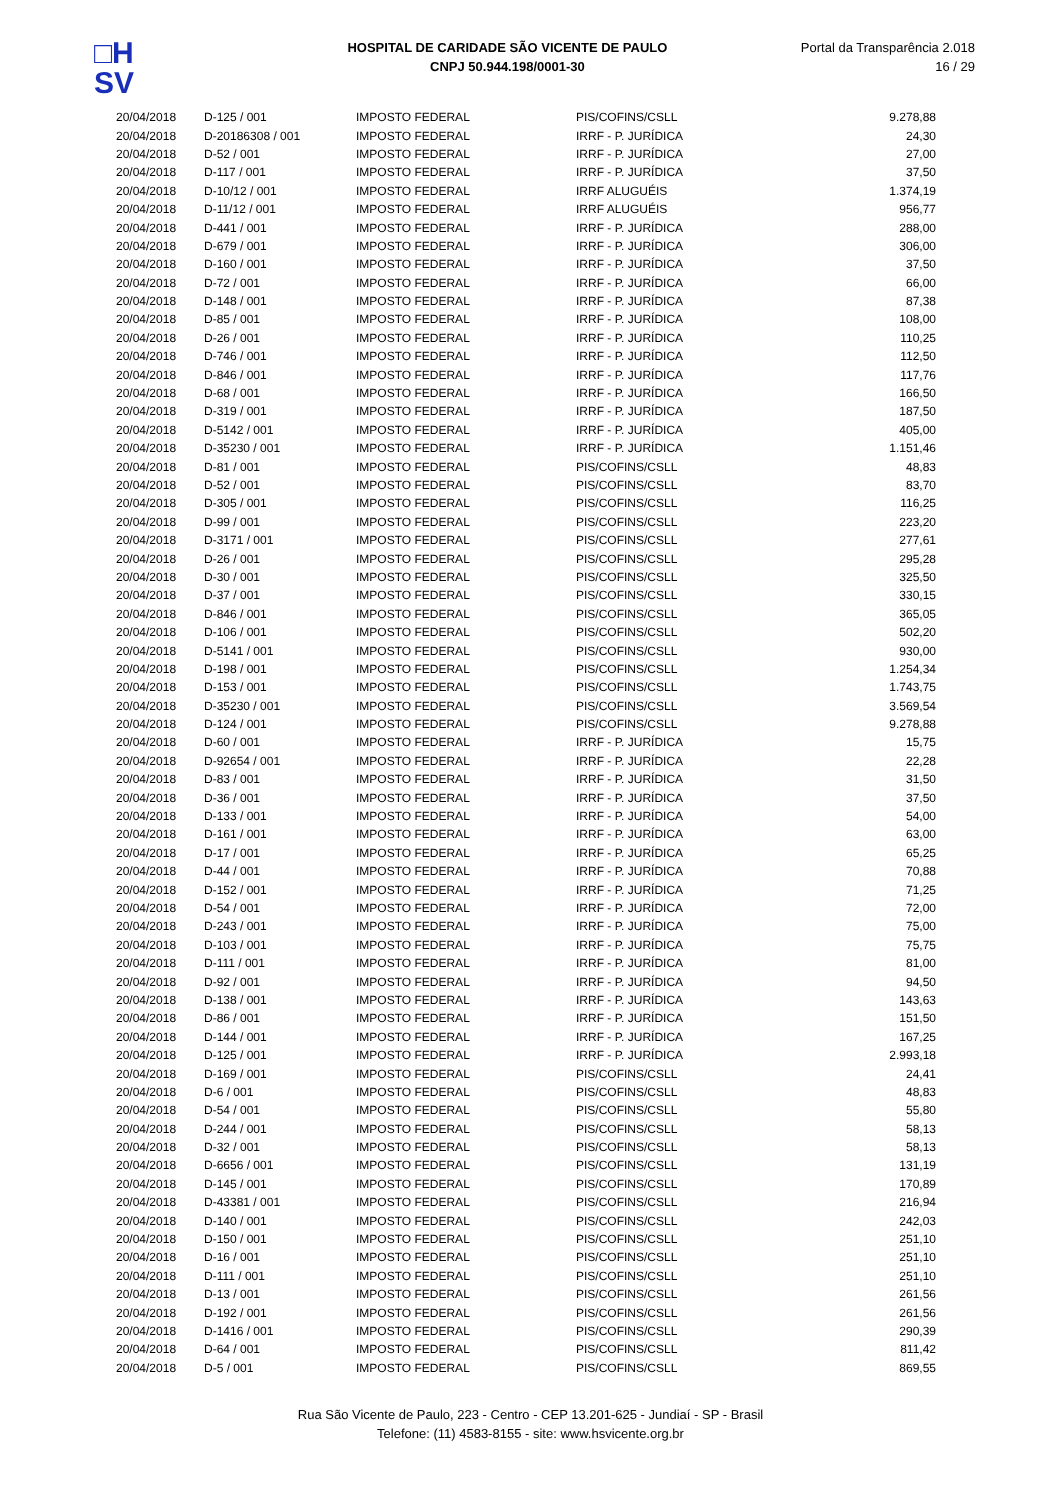□H
SV
HOSPITAL DE CARIDADE SÃO VICENTE DE PAULO
CNPJ 50.944.198/0001-30
Portal da Transparência 2.018
16 / 29
| 20/04/2018 | D-125 / 001 | IMPOSTO FEDERAL | PIS/COFINS/CSLL | 9.278,88 |
| 20/04/2018 | D-20186308 / 001 | IMPOSTO FEDERAL | IRRF - P. JURÍDICA | 24,30 |
| 20/04/2018 | D-52 / 001 | IMPOSTO FEDERAL | IRRF - P. JURÍDICA | 27,00 |
| 20/04/2018 | D-117 / 001 | IMPOSTO FEDERAL | IRRF - P. JURÍDICA | 37,50 |
| 20/04/2018 | D-10/12 / 001 | IMPOSTO FEDERAL | IRRF ALUGUÉIS | 1.374,19 |
| 20/04/2018 | D-11/12 / 001 | IMPOSTO FEDERAL | IRRF ALUGUÉIS | 956,77 |
| 20/04/2018 | D-441 / 001 | IMPOSTO FEDERAL | IRRF - P. JURÍDICA | 288,00 |
| 20/04/2018 | D-679 / 001 | IMPOSTO FEDERAL | IRRF - P. JURÍDICA | 306,00 |
| 20/04/2018 | D-160 / 001 | IMPOSTO FEDERAL | IRRF - P. JURÍDICA | 37,50 |
| 20/04/2018 | D-72 / 001 | IMPOSTO FEDERAL | IRRF - P. JURÍDICA | 66,00 |
| 20/04/2018 | D-148 / 001 | IMPOSTO FEDERAL | IRRF - P. JURÍDICA | 87,38 |
| 20/04/2018 | D-85 / 001 | IMPOSTO FEDERAL | IRRF - P. JURÍDICA | 108,00 |
| 20/04/2018 | D-26 / 001 | IMPOSTO FEDERAL | IRRF - P. JURÍDICA | 110,25 |
| 20/04/2018 | D-746 / 001 | IMPOSTO FEDERAL | IRRF - P. JURÍDICA | 112,50 |
| 20/04/2018 | D-846 / 001 | IMPOSTO FEDERAL | IRRF - P. JURÍDICA | 117,76 |
| 20/04/2018 | D-68 / 001 | IMPOSTO FEDERAL | IRRF - P. JURÍDICA | 166,50 |
| 20/04/2018 | D-319 / 001 | IMPOSTO FEDERAL | IRRF - P. JURÍDICA | 187,50 |
| 20/04/2018 | D-5142 / 001 | IMPOSTO FEDERAL | IRRF - P. JURÍDICA | 405,00 |
| 20/04/2018 | D-35230 / 001 | IMPOSTO FEDERAL | IRRF - P. JURÍDICA | 1.151,46 |
| 20/04/2018 | D-81 / 001 | IMPOSTO FEDERAL | PIS/COFINS/CSLL | 48,83 |
| 20/04/2018 | D-52 / 001 | IMPOSTO FEDERAL | PIS/COFINS/CSLL | 83,70 |
| 20/04/2018 | D-305 / 001 | IMPOSTO FEDERAL | PIS/COFINS/CSLL | 116,25 |
| 20/04/2018 | D-99 / 001 | IMPOSTO FEDERAL | PIS/COFINS/CSLL | 223,20 |
| 20/04/2018 | D-3171 / 001 | IMPOSTO FEDERAL | PIS/COFINS/CSLL | 277,61 |
| 20/04/2018 | D-26 / 001 | IMPOSTO FEDERAL | PIS/COFINS/CSLL | 295,28 |
| 20/04/2018 | D-30 / 001 | IMPOSTO FEDERAL | PIS/COFINS/CSLL | 325,50 |
| 20/04/2018 | D-37 / 001 | IMPOSTO FEDERAL | PIS/COFINS/CSLL | 330,15 |
| 20/04/2018 | D-846 / 001 | IMPOSTO FEDERAL | PIS/COFINS/CSLL | 365,05 |
| 20/04/2018 | D-106 / 001 | IMPOSTO FEDERAL | PIS/COFINS/CSLL | 502,20 |
| 20/04/2018 | D-5141 / 001 | IMPOSTO FEDERAL | PIS/COFINS/CSLL | 930,00 |
| 20/04/2018 | D-198 / 001 | IMPOSTO FEDERAL | PIS/COFINS/CSLL | 1.254,34 |
| 20/04/2018 | D-153 / 001 | IMPOSTO FEDERAL | PIS/COFINS/CSLL | 1.743,75 |
| 20/04/2018 | D-35230 / 001 | IMPOSTO FEDERAL | PIS/COFINS/CSLL | 3.569,54 |
| 20/04/2018 | D-124 / 001 | IMPOSTO FEDERAL | PIS/COFINS/CSLL | 9.278,88 |
| 20/04/2018 | D-60 / 001 | IMPOSTO FEDERAL | IRRF - P. JURÍDICA | 15,75 |
| 20/04/2018 | D-92654 / 001 | IMPOSTO FEDERAL | IRRF - P. JURÍDICA | 22,28 |
| 20/04/2018 | D-83 / 001 | IMPOSTO FEDERAL | IRRF - P. JURÍDICA | 31,50 |
| 20/04/2018 | D-36 / 001 | IMPOSTO FEDERAL | IRRF - P. JURÍDICA | 37,50 |
| 20/04/2018 | D-133 / 001 | IMPOSTO FEDERAL | IRRF - P. JURÍDICA | 54,00 |
| 20/04/2018 | D-161 / 001 | IMPOSTO FEDERAL | IRRF - P. JURÍDICA | 63,00 |
| 20/04/2018 | D-17 / 001 | IMPOSTO FEDERAL | IRRF - P. JURÍDICA | 65,25 |
| 20/04/2018 | D-44 / 001 | IMPOSTO FEDERAL | IRRF - P. JURÍDICA | 70,88 |
| 20/04/2018 | D-152 / 001 | IMPOSTO FEDERAL | IRRF - P. JURÍDICA | 71,25 |
| 20/04/2018 | D-54 / 001 | IMPOSTO FEDERAL | IRRF - P. JURÍDICA | 72,00 |
| 20/04/2018 | D-243 / 001 | IMPOSTO FEDERAL | IRRF - P. JURÍDICA | 75,00 |
| 20/04/2018 | D-103 / 001 | IMPOSTO FEDERAL | IRRF - P. JURÍDICA | 75,75 |
| 20/04/2018 | D-111 / 001 | IMPOSTO FEDERAL | IRRF - P. JURÍDICA | 81,00 |
| 20/04/2018 | D-92 / 001 | IMPOSTO FEDERAL | IRRF - P. JURÍDICA | 94,50 |
| 20/04/2018 | D-138 / 001 | IMPOSTO FEDERAL | IRRF - P. JURÍDICA | 143,63 |
| 20/04/2018 | D-86 / 001 | IMPOSTO FEDERAL | IRRF - P. JURÍDICA | 151,50 |
| 20/04/2018 | D-144 / 001 | IMPOSTO FEDERAL | IRRF - P. JURÍDICA | 167,25 |
| 20/04/2018 | D-125 / 001 | IMPOSTO FEDERAL | IRRF - P. JURÍDICA | 2.993,18 |
| 20/04/2018 | D-169 / 001 | IMPOSTO FEDERAL | PIS/COFINS/CSLL | 24,41 |
| 20/04/2018 | D-6 / 001 | IMPOSTO FEDERAL | PIS/COFINS/CSLL | 48,83 |
| 20/04/2018 | D-54 / 001 | IMPOSTO FEDERAL | PIS/COFINS/CSLL | 55,80 |
| 20/04/2018 | D-244 / 001 | IMPOSTO FEDERAL | PIS/COFINS/CSLL | 58,13 |
| 20/04/2018 | D-32 / 001 | IMPOSTO FEDERAL | PIS/COFINS/CSLL | 58,13 |
| 20/04/2018 | D-6656 / 001 | IMPOSTO FEDERAL | PIS/COFINS/CSLL | 131,19 |
| 20/04/2018 | D-145 / 001 | IMPOSTO FEDERAL | PIS/COFINS/CSLL | 170,89 |
| 20/04/2018 | D-43381 / 001 | IMPOSTO FEDERAL | PIS/COFINS/CSLL | 216,94 |
| 20/04/2018 | D-140 / 001 | IMPOSTO FEDERAL | PIS/COFINS/CSLL | 242,03 |
| 20/04/2018 | D-150 / 001 | IMPOSTO FEDERAL | PIS/COFINS/CSLL | 251,10 |
| 20/04/2018 | D-16 / 001 | IMPOSTO FEDERAL | PIS/COFINS/CSLL | 251,10 |
| 20/04/2018 | D-111 / 001 | IMPOSTO FEDERAL | PIS/COFINS/CSLL | 251,10 |
| 20/04/2018 | D-13 / 001 | IMPOSTO FEDERAL | PIS/COFINS/CSLL | 261,56 |
| 20/04/2018 | D-192 / 001 | IMPOSTO FEDERAL | PIS/COFINS/CSLL | 261,56 |
| 20/04/2018 | D-1416 / 001 | IMPOSTO FEDERAL | PIS/COFINS/CSLL | 290,39 |
| 20/04/2018 | D-64 / 001 | IMPOSTO FEDERAL | PIS/COFINS/CSLL | 811,42 |
| 20/04/2018 | D-5 / 001 | IMPOSTO FEDERAL | PIS/COFINS/CSLL | 869,55 |
Rua São Vicente de Paulo, 223 - Centro - CEP 13.201-625 - Jundiaí - SP - Brasil
Telefone: (11) 4583-8155 - site: www.hsvicente.org.br